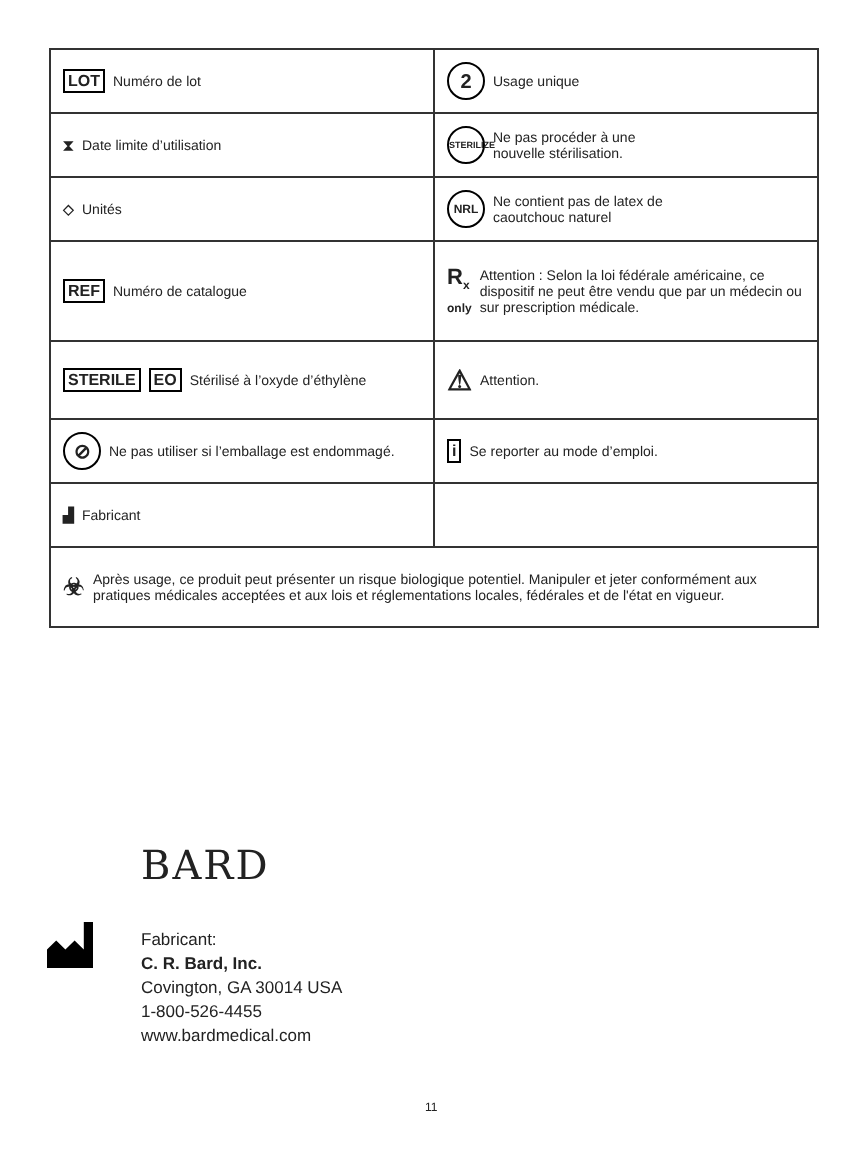| LOT Numéro de lot | 2 Usage unique |
| ⧗ Date limite d’utilisation | STERILIZE Ne pas procéder à une nouvelle stérilisation. |
| ◇ Unités | NRL Ne contient pas de latex de caoutchouc naturel |
| REF Numéro de catalogue | R<sub>x</sub> only Attention : Selon la loi fédérale américaine, ce dispositif ne peut être vendu que par un médecin ou sur prescription médicale. |
| STERILE EO Stérilisé à l’oxyde d’éthylène | ⚠ Attention. |
| ⊘ Ne pas utiliser si l’emballage est endommagé. | i Se reporter au mode d’emploi. |
| ▟ Fabricant | |
| ☣ Après usage, ce produit peut présenter un risque biologique potentiel. Manipuler et jeter conformément aux pratiques médicales acceptées et aux lois et réglementations locales, fédérales et de l'état en vigueur. | |
BARD
Fabricant:
C. R. Bard, Inc.
Covington, GA 30014 USA
1-800-526-4455
www.bardmedical.com
11